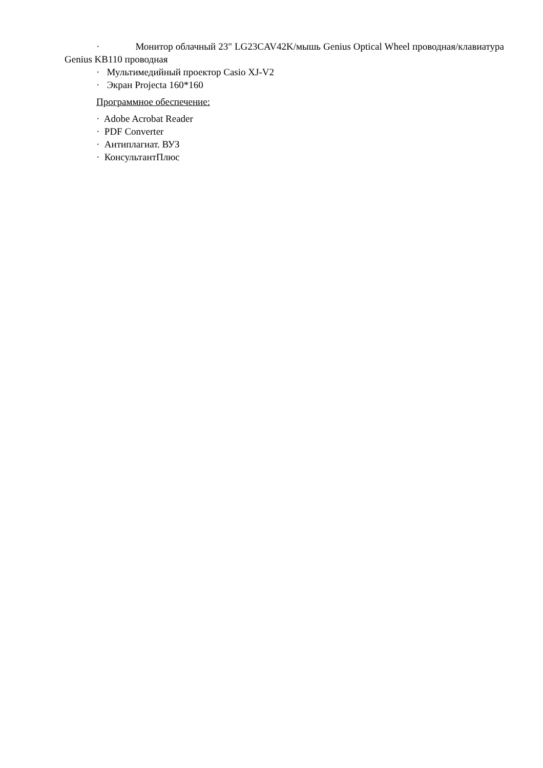· Монитор облачный 23" LG23CAV42K/мышь Genius Optical Wheel проводная/клавиатура Genius KB110 проводная
· Мультимедийный проектор Casio XJ-V2
· Экран Projecta 160*160
Программное обеспечение:
· Adobe Acrobat Reader
· PDF Converter
· Антиплагиат. ВУЗ
· КонсультантПлюс